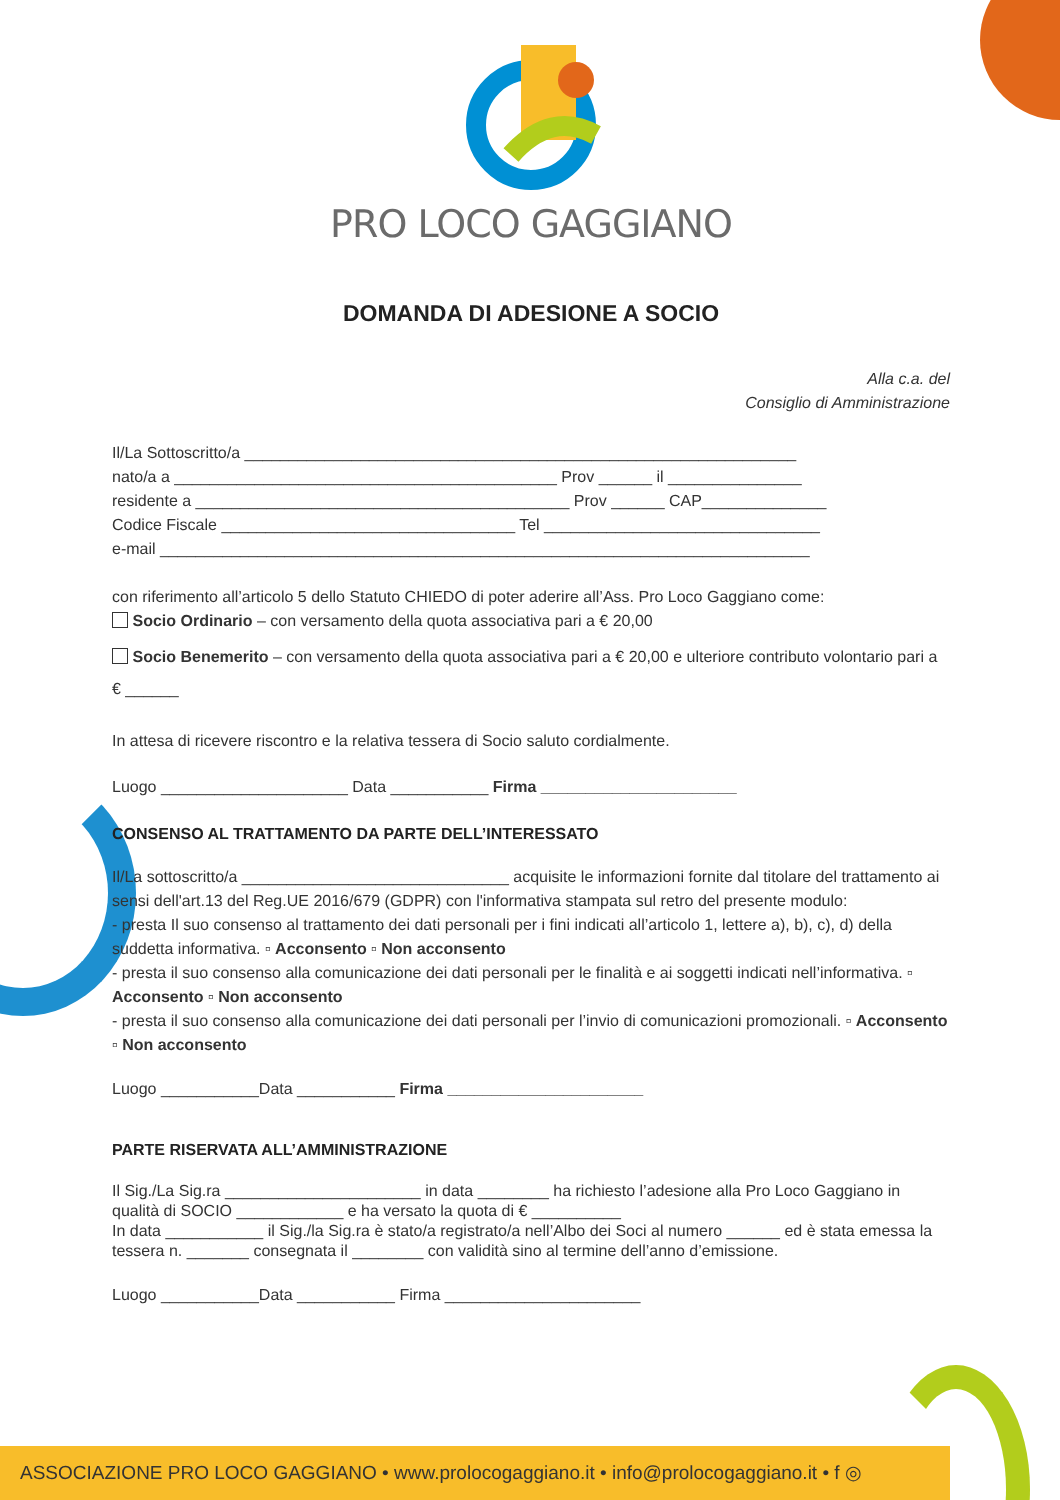PRO LOCO GAGGIANO
DOMANDA DI ADESIONE A SOCIO
Alla c.a. del
Consiglio di Amministrazione
Il/La Sottoscritto/a ______________________________________________________________
nato/a a ___________________________________________ Prov ______ il _______________
residente a __________________________________________ Prov ______ CAP______________
Codice Fiscale _________________________________ Tel _______________________________
e-mail _________________________________________________________________________
con riferimento all’articolo 5 dello Statuto CHIEDO di poter aderire all’Ass. Pro Loco Gaggiano come:
Socio Ordinario – con versamento della quota associativa pari a € 20,00
Socio Benemerito – con versamento della quota associativa pari a € 20,00 e ulteriore contributo volontario pari a € ______
In attesa di ricevere riscontro e la relativa tessera di Socio saluto cordialmente.
Luogo _____________________ Data ___________ Firma ______________________
CONSENSO AL TRATTAMENTO DA PARTE DELL’INTERESSATO
Il/La sottoscritto/a ______________________________ acquisite le informazioni fornite dal titolare del trattamento ai sensi dell'art.13 del Reg.UE 2016/679 (GDPR) con l'informativa stampata sul retro del presente modulo:
- presta Il suo consenso al trattamento dei dati personali per i fini indicati all’articolo 1, lettere a), b), c), d) della suddetta informativa. ▫ Acconsento ▫ Non acconsento
- presta il suo consenso alla comunicazione dei dati personali per le finalità e ai soggetti indicati nell’informativa. ▫ Acconsento ▫ Non acconsento
- presta il suo consenso alla comunicazione dei dati personali per l’invio di comunicazioni promozionali. ▫ Acconsento ▫ Non acconsento
Luogo ___________Data ___________ Firma ______________________
PARTE RISERVATA ALL’AMMINISTRAZIONE
Il Sig./La Sig.ra ______________________ in data ________ ha richiesto l’adesione alla Pro Loco Gaggiano in qualità di SOCIO ____________ e ha versato la quota di € __________
In data ___________ il Sig./la Sig.ra è stato/a registrato/a nell’Albo dei Soci al numero ______ ed è stata emessa la tessera n. _______ consegnata il ________ con validità sino al termine dell’anno d’emissione.
Luogo ___________Data ___________ Firma ______________________
ASSOCIAZIONE PRO LOCO GAGGIANO • www.prolocogaggiano.it • info@prolocogaggiano.it • f ◎